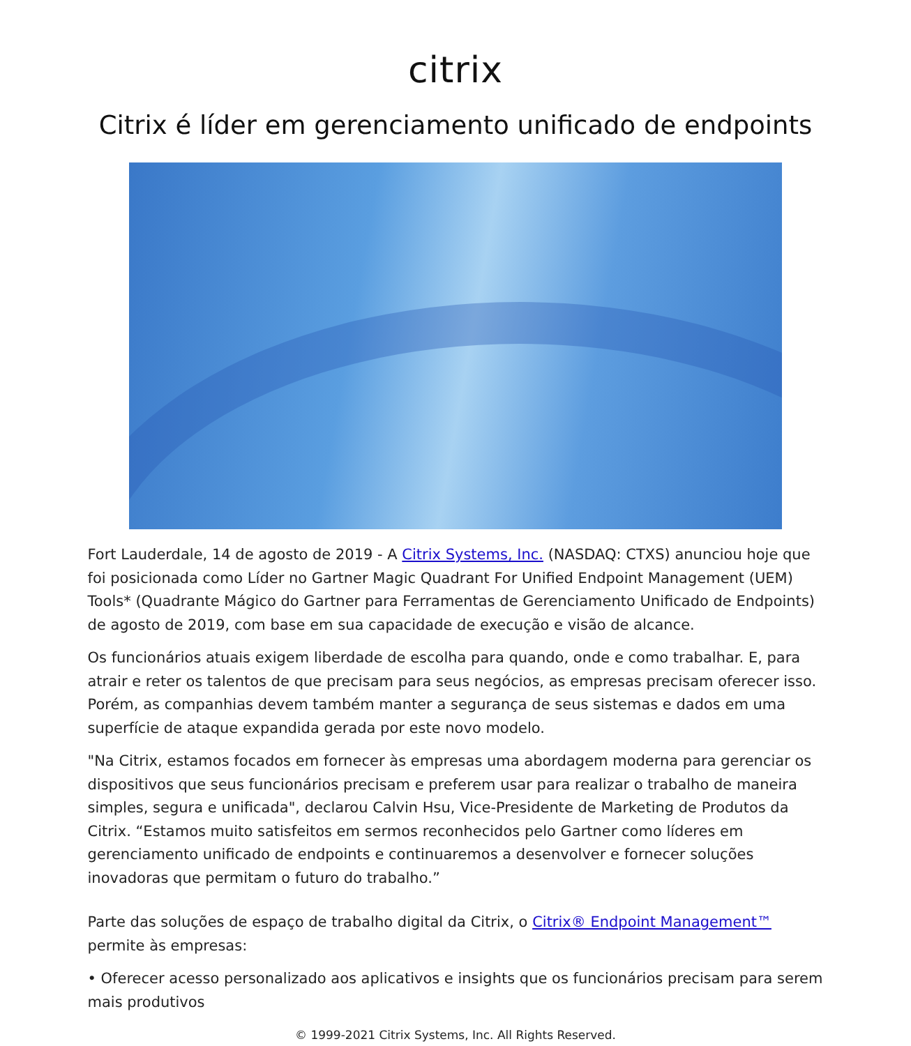citrix
Citrix é líder em gerenciamento unificado de endpoints
Fort Lauderdale, 14 de agosto de 2019 - A Citrix Systems, Inc. (NASDAQ: CTXS) anunciou hoje que foi posicionada como Líder no Gartner Magic Quadrant For Unified Endpoint Management (UEM) Tools* (Quadrante Mágico do Gartner para Ferramentas de Gerenciamento Unificado de Endpoints) de agosto de 2019, com base em sua capacidade de execução e visão de alcance.
Os funcionários atuais exigem liberdade de escolha para quando, onde e como trabalhar. E, para atrair e reter os talentos de que precisam para seus negócios, as empresas precisam oferecer isso. Porém, as companhias devem também manter a segurança de seus sistemas e dados em uma superfície de ataque expandida gerada por este novo modelo.
"Na Citrix, estamos focados em fornecer às empresas uma abordagem moderna para gerenciar os dispositivos que seus funcionários precisam e preferem usar para realizar o trabalho de maneira simples, segura e unificada", declarou Calvin Hsu, Vice-Presidente de Marketing de Produtos da Citrix. “Estamos muito satisfeitos em sermos reconhecidos pelo Gartner como líderes em gerenciamento unificado de endpoints e continuaremos a desenvolver e fornecer soluções inovadoras que permitam o futuro do trabalho.”
Parte das soluções de espaço de trabalho digital da Citrix, o Citrix® Endpoint Management™ permite às empresas:
• Oferecer acesso personalizado aos aplicativos e insights que os funcionários precisam para serem mais produtivos
© 1999-2021 Citrix Systems, Inc. All Rights Reserved.